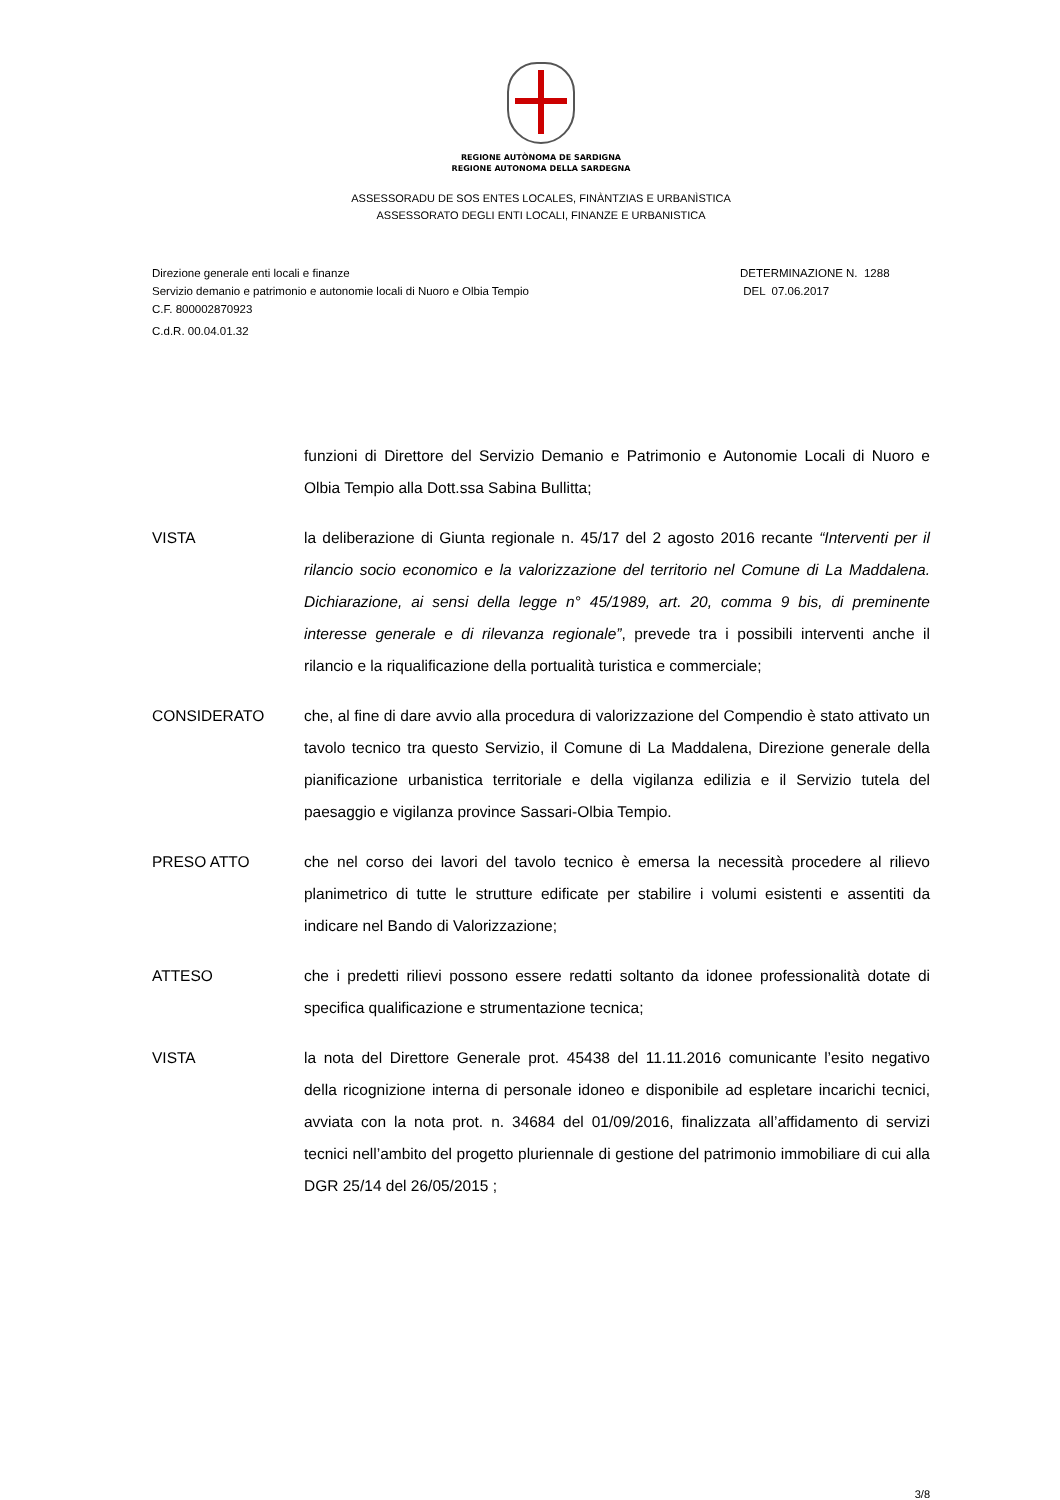REGIONE AUTÒNOMA DE SARDIGNA
REGIONE AUTONOMA DELLA SARDEGNA
ASSESSORADU DE SOS ENTES LOCALES, FINÀNTZIAS E URBANÌSTICA
ASSESSORATO DEGLI ENTI LOCALI, FINANZE E URBANISTICA
Direzione generale enti locali e finanze
Servizio demanio e patrimonio e autonomie locali di Nuoro e Olbia Tempio
C.F. 800002870923
C.d.R. 00.04.01.32
DETERMINAZIONE N. 1288
DEL 07.06.2017
funzioni di Direttore del Servizio Demanio e Patrimonio e Autonomie Locali di Nuoro e Olbia Tempio alla Dott.ssa Sabina Bullitta;
VISTA la deliberazione di Giunta regionale n. 45/17 del 2 agosto 2016 recante “Interventi per il rilancio socio economico e la valorizzazione del territorio nel Comune di La Maddalena. Dichiarazione, ai sensi della legge n° 45/1989, art. 20, comma 9 bis, di preminente interesse generale e di rilevanza regionale”, prevede tra i possibili interventi anche il rilancio e la riqualificazione della portualità turistica e commerciale;
CONSIDERATO che, al fine di dare avvio alla procedura di valorizzazione del Compendio è stato attivato un tavolo tecnico tra questo Servizio, il Comune di La Maddalena, Direzione generale della pianificazione urbanistica territoriale e della vigilanza edilizia e il Servizio tutela del paesaggio e vigilanza province Sassari-Olbia Tempio.
PRESO ATTO che nel corso dei lavori del tavolo tecnico è emersa la necessità procedere al rilievo planimetrico di tutte le strutture edificate per stabilire i volumi esistenti e assentiti da indicare nel Bando di Valorizzazione;
ATTESO che i predetti rilievi possono essere redatti soltanto da idonee professionalità dotate di specifica qualificazione e strumentazione tecnica;
VISTA la nota del Direttore Generale prot. 45438 del 11.11.2016 comunicante l’esito negativo della ricognizione interna di personale idoneo e disponibile ad espletare incarichi tecnici, avviata con la nota prot. n. 34684 del 01/09/2016, finalizzata all’affidamento di servizi tecnici nell’ambito del progetto pluriennale di gestione del patrimonio immobiliare di cui alla DGR 25/14 del 26/05/2015 ;
3/8